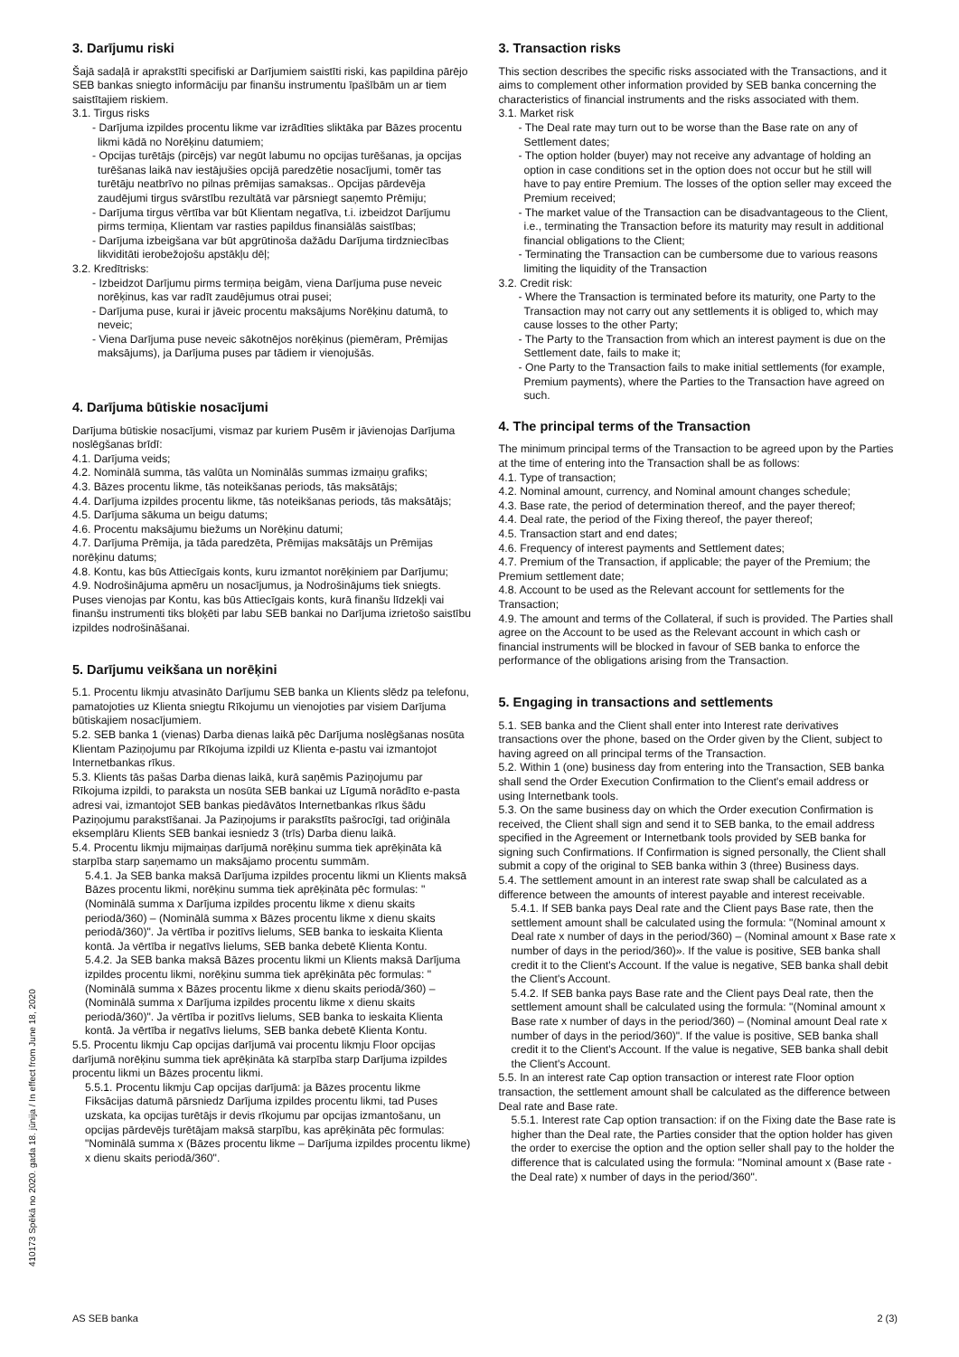3. Darījumu riski
Šajā sadaļā ir aprakstīti specifiski ar Darījumiem saistīti riski, kas papildina pārējo SEB bankas sniegto informāciju par finanšu instrumentu īpašībām un ar tiem saistītajiem riskiem.
3.1. Tirgus risks
- Darījuma izpildes procentu likme var izrādīties sliktāka par Bāzes procentu likmi kādā no Norēķinu datumiem;
- Opcijas turētājs (pircējs) var negūt labumu no opcijas turēšanas, ja opcijas turēšanas laikā nav iestājušies opcijā paredzētie nosacījumi, tomēr tas turētāju neatbrīvo no pilnas prēmijas samaksas.. Opcijas pārdevēja zaudējumi tirgus svārstību rezultātā var pārsniegt saņemto Prēmiju;
- Darījuma tirgus vērtība var būt Klientam negatīva, t.i. izbeidzot Darījumu pirms termiņa, Klientam var rasties papildus finansiālās saistības;
- Darījuma izbeigšana var būt apgrūtinoša dažādu Darījuma tirdzniecības likviditāti ierobežojošu apstākļu dēļ;
3.2. Kredītrisks:
- Izbeidzot Darījumu pirms termiņa beigām, viena Darījuma puse neveic norēķinus, kas var radīt zaudējumus otrai pusei;
- Darījuma puse, kurai ir jāveic procentu maksājums Norēķinu datumā, to neveic;
- Viena Darījuma puse neveic sākotnējos norēķinus (piemēram, Prēmijas maksājums), ja Darījuma puses par tādiem ir vienojušās.
4. Darījuma būtiskie nosacījumi
Darījuma būtiskie nosacījumi, vismaz par kuriem Pusēm ir jāvienojas Darījuma noslēgšanas brīdī:
4.1. Darījuma veids;
4.2. Nominālā summa, tās valūta un Nominālās summas izmaiņu grafiks;
4.3. Bāzes procentu likme, tās noteikšanas periods, tās maksātājs;
4.4. Darījuma izpildes procentu likme, tās noteikšanas periods, tās maksātājs;
4.5. Darījuma sākuma un beigu datums;
4.6. Procentu maksājumu biežums un Norēķinu datumi;
4.7. Darījuma Prēmija, ja tāda paredzēta, Prēmijas maksātājs un Prēmijas norēķinu datums;
4.8. Kontu, kas būs Attiecīgais konts, kuru izmantot norēķiniem par Darījumu;
4.9. Nodrošinājuma apmēru un nosacījumus, ja Nodrošinājums tiek sniegts. Puses vienojas par Kontu, kas būs Attiecīgais konts, kurā finanšu līdzekļi vai finanšu instrumenti tiks bloķēti par labu SEB bankai no Darījuma izrietošo saistību izpildes nodrošināšanai.
5. Darījumu veikšana un norēķini
5.1. Procentu likmju atvasināto Darījumu SEB banka un Klients slēdz pa telefonu, pamatojoties uz Klienta sniegtu Rīkojumu un vienojoties par visiem Darījuma būtiskajiem nosacījumiem.
5.2. SEB banka 1 (vienas) Darba dienas laikā pēc Darījuma noslēgšanas nosūta Klientam Paziņojumu par Rīkojuma izpildi uz Klienta e-pastu vai izmantojot Internetbankas rīkus.
5.3. Klients tās pašas Darba dienas laikā, kurā saņēmis Paziņojumu par Rīkojuma izpildi, to paraksta un nosūta SEB bankai uz Līgumā norādīto e-pasta adresi vai, izmantojot SEB bankas piedāvātos Internetbankas rīkus šādu Paziņojumu parakstīšanai. Ja Paziņojums ir parakstīts pašrocīgi, tad oriģināla eksemplāru Klients SEB bankai iesniedz 3 (trīs) Darba dienu laikā.
5.4. Procentu likmju mijmaiņas darījumā norēķinu summa tiek aprēķināta kā starpība starp saņemamo un maksājamo procentu summām.
5.4.1. Ja SEB banka maksā Darījuma izpildes procentu likmi un Klients maksā Bāzes procentu likmi, norēķinu summa tiek aprēķināta pēc formulas: "(Nominālā summa x Darījuma izpildes procentu likme x dienu skaits periodā/360) – (Nominālā summa x Bāzes procentu likme x dienu skaits periodā/360)". Ja vērtība ir pozitīvs lielums, SEB banka to ieskaita Klienta kontā. Ja vērtība ir negatīvs lielums, SEB banka debetē Klienta Kontu.
5.4.2. Ja SEB banka maksā Bāzes procentu likmi un Klients maksā Darījuma izpildes procentu likmi, norēķinu summa tiek aprēķināta pēc formulas: "(Nominālā summa x Bāzes procentu likme x dienu skaits periodā/360) – (Nominālā summa x Darījuma izpildes procentu likme x dienu skaits periodā/360)". Ja vērtība ir pozitīvs lielums, SEB banka to ieskaita Klienta kontā. Ja vērtība ir negatīvs lielums, SEB banka debetē Klienta Kontu.
5.5. Procentu likmju Cap opcijas darījumā vai procentu likmju Floor opcijas darījumā norēķinu summa tiek aprēķināta kā starpība starp Darījuma izpildes procentu likmi un Bāzes procentu likmi.
5.5.1. Procentu likmju Cap opcijas darījumā: ja Bāzes procentu likme Fiksācijas datumā pārsniedz Darījuma izpildes procentu likmi, tad Puses uzskata, ka opcijas turētājs ir devis rīkojumu par opcijas izmantošanu, un opcijas pārdevējs turētājam maksā starpību, kas aprēķināta pēc formulas: "Nominālā summa x (Bāzes procentu likme – Darījuma izpildes procentu likme) x dienu skaits periodā/360".
3. Transaction risks
This section describes the specific risks associated with the Transactions, and it aims to complement other information provided by SEB banka concerning the characteristics of financial instruments and the risks associated with them.
3.1. Market risk
- The Deal rate may turn out to be worse than the Base rate on any of Settlement dates;
- The option holder (buyer) may not receive any advantage of holding an option in case conditions set in the option does not occur but he still will have to pay entire Premium. The losses of the option seller may exceed the Premium received;
- The market value of the Transaction can be disadvantageous to the Client, i.e., terminating the Transaction before its maturity may result in additional financial obligations to the Client;
- Terminating the Transaction can be cumbersome due to various reasons limiting the liquidity of the Transaction
3.2. Credit risk:
- Where the Transaction is terminated before its maturity, one Party to the Transaction may not carry out any settlements it is obliged to, which may cause losses to the other Party;
- The Party to the Transaction from which an interest payment is due on the Settlement date, fails to make it;
- One Party to the Transaction fails to make initial settlements (for example, Premium payments), where the Parties to the Transaction have agreed on such.
4. The principal terms of the Transaction
The minimum principal terms of the Transaction to be agreed upon by the Parties at the time of entering into the Transaction shall be as follows:
4.1. Type of transaction;
4.2. Nominal amount, currency, and Nominal amount changes schedule;
4.3. Base rate, the period of determination thereof, and the payer thereof;
4.4. Deal rate, the period of the Fixing thereof, the payer thereof;
4.5. Transaction start and end dates;
4.6. Frequency of interest payments and Settlement dates;
4.7. Premium of the Transaction, if applicable; the payer of the Premium; the Premium settlement date;
4.8. Account to be used as the Relevant account for settlements for the Transaction;
4.9. The amount and terms of the Collateral, if such is provided. The Parties shall agree on the Account to be used as the Relevant account in which cash or financial instruments will be blocked in favour of SEB banka to enforce the performance of the obligations arising from the Transaction.
5. Engaging in transactions and settlements
5.1. SEB banka and the Client shall enter into Interest rate derivatives transactions over the phone, based on the Order given by the Client, subject to having agreed on all principal terms of the Transaction.
5.2. Within 1 (one) business day from entering into the Transaction, SEB banka shall send the Order Execution Confirmation to the Client's email address or using Internetbank tools.
5.3. On the same business day on which the Order execution Confirmation is received, the Client shall sign and send it to SEB banka, to the email address specified in the Agreement or Internetbank tools provided by SEB banka for signing such Confirmations. If Confirmation is signed personally, the Client shall submit a copy of the original to SEB banka within 3 (three) Business days.
5.4. The settlement amount in an interest rate swap shall be calculated as a difference between the amounts of interest payable and interest receivable.
5.4.1. If SEB banka pays Deal rate and the Client pays Base rate, then the settlement amount shall be calculated using the formula: "(Nominal amount x Deal rate x number of days in the period/360) – (Nominal amount x Base rate x number of days in the period/360)». If the value is positive, SEB banka shall credit it to the Client's Account. If the value is negative, SEB banka shall debit the Client's Account.
5.4.2. If SEB banka pays Base rate and the Client pays Deal rate, then the settlement amount shall be calculated using the formula: "(Nominal amount x Base rate x number of days in the period/360) – (Nominal amount Deal rate x number of days in the period/360)". If the value is positive, SEB banka shall credit it to the Client's Account. If the value is negative, SEB banka shall debit the Client's Account.
5.5. In an interest rate Cap option transaction or interest rate Floor option transaction, the settlement amount shall be calculated as the difference between Deal rate and Base rate.
5.5.1. Interest rate Cap option transaction: if on the Fixing date the Base rate is higher than the Deal rate, the Parties consider that the option holder has given the order to exercise the option and the option seller shall pay to the holder the difference that is calculated using the formula: "Nominal amount x (Base rate - the Deal rate) x number of days in the period/360".
410173 Spēkā no 2020. gada 18. jūnija / In effect from June 18, 2020
AS SEB banka 2 (3)